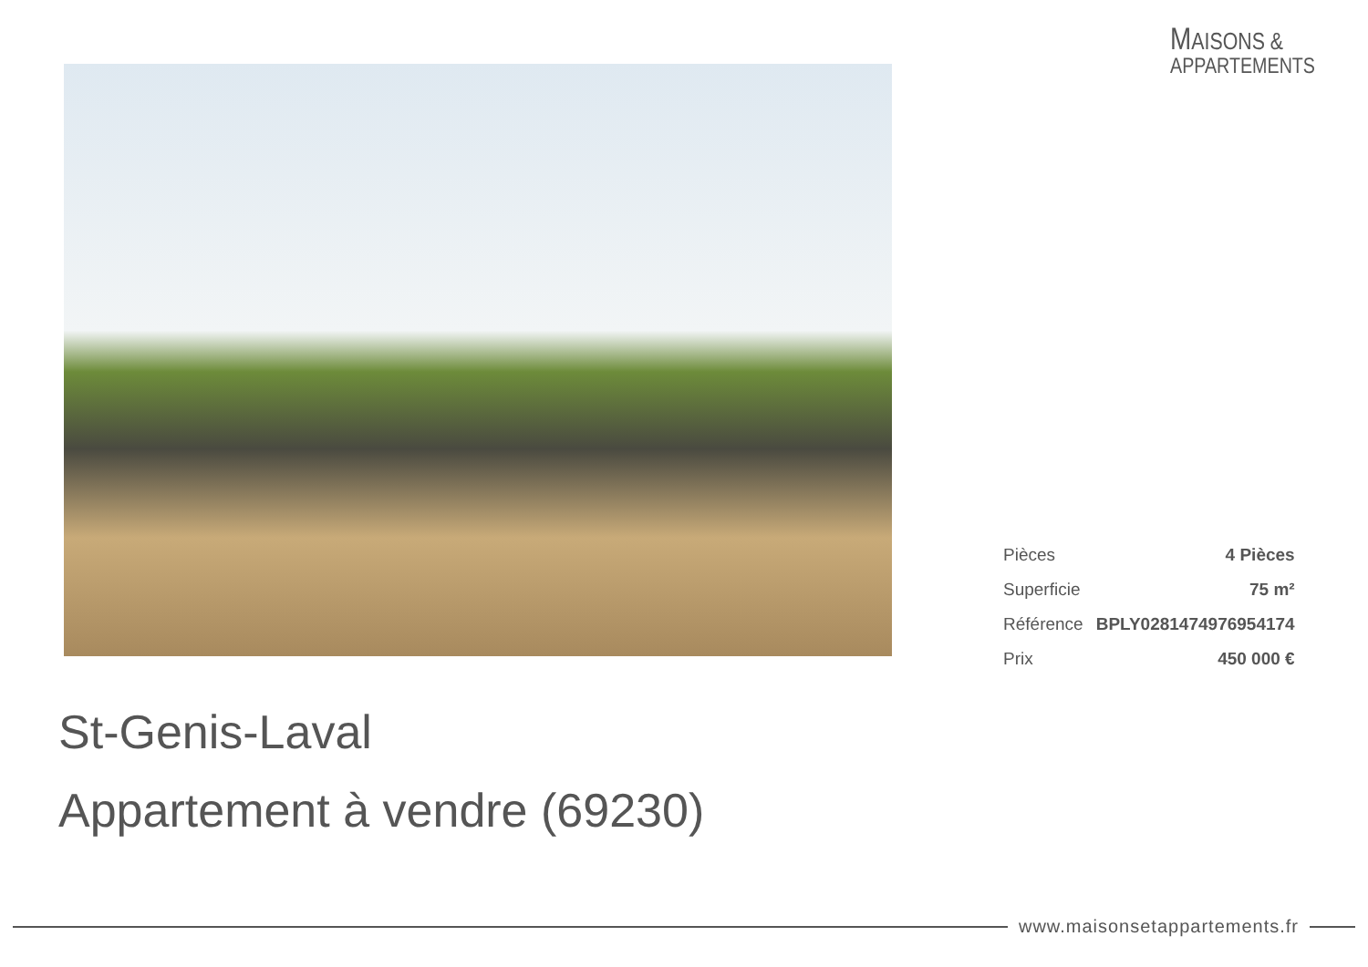MAISONS &
APPARTEMENTS
| Pièces | 4 Pièces |
| Superficie | 75 m² |
| Référence | BPLY0281474976954174 |
| Prix | 450 000 € |
St-Genis-Laval
Appartement à vendre (69230)
www.maisonsetappartements.fr